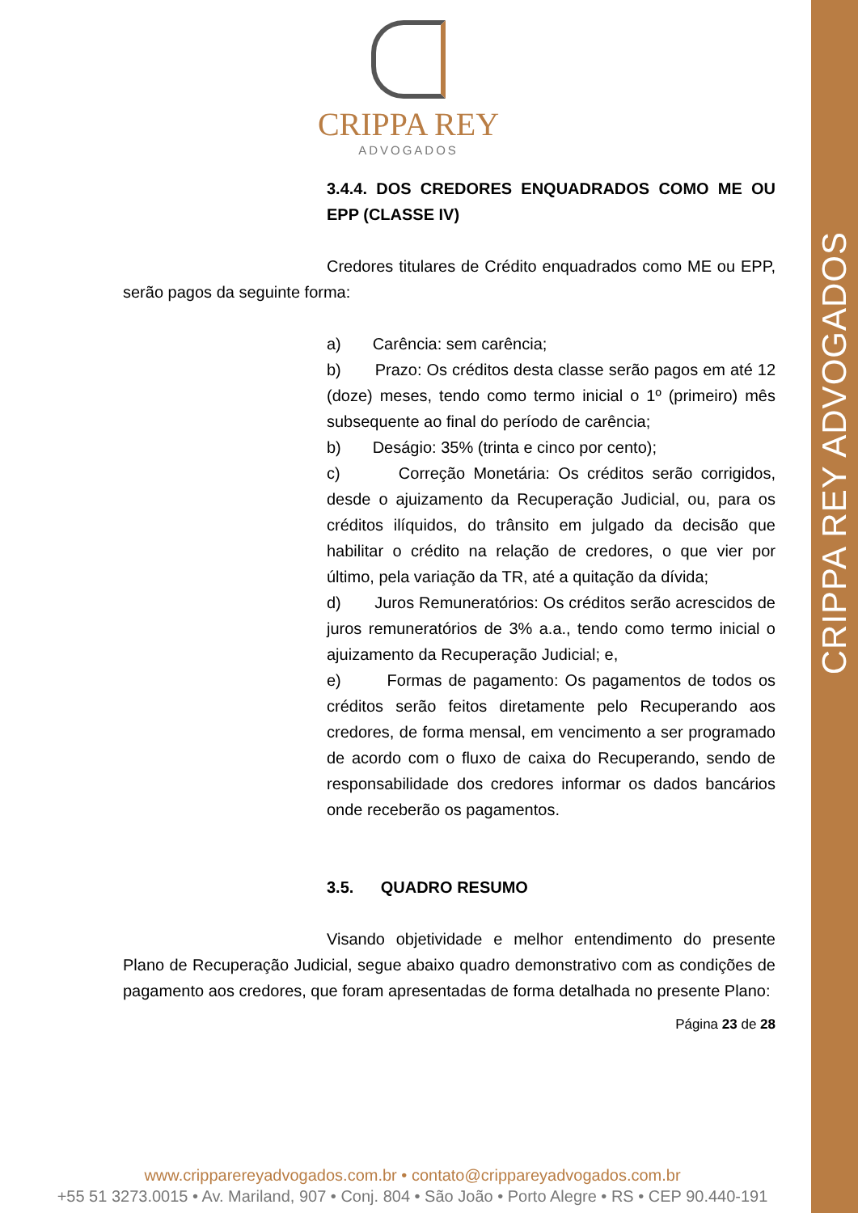CRIPPA REY ADVOGADOS
CRIPPA REY
ADVOGADOS
3.4.4. DOS CREDORES ENQUADRADOS COMO ME OU EPP (CLASSE IV)
Credores titulares de Crédito enquadrados como ME ou EPP, serão pagos da seguinte forma:
a) Carência: sem carência;
b) Prazo: Os créditos desta classe serão pagos em até 12 (doze) meses, tendo como termo inicial o 1º (primeiro) mês subsequente ao final do período de carência;
b) Deságio: 35% (trinta e cinco por cento);
c) Correção Monetária: Os créditos serão corrigidos, desde o ajuizamento da Recuperação Judicial, ou, para os créditos ilíquidos, do trânsito em julgado da decisão que habilitar o crédito na relação de credores, o que vier por último, pela variação da TR, até a quitação da dívida;
d) Juros Remuneratórios: Os créditos serão acrescidos de juros remuneratórios de 3% a.a., tendo como termo inicial o ajuizamento da Recuperação Judicial; e,
e) Formas de pagamento: Os pagamentos de todos os créditos serão feitos diretamente pelo Recuperando aos credores, de forma mensal, em vencimento a ser programado de acordo com o fluxo de caixa do Recuperando, sendo de responsabilidade dos credores informar os dados bancários onde receberão os pagamentos.
3.5. QUADRO RESUMO
Visando objetividade e melhor entendimento do presente Plano de Recuperação Judicial, segue abaixo quadro demonstrativo com as condições de pagamento aos credores, que foram apresentadas de forma detalhada no presente Plano:
Página 23 de 28
www.cripparereyadvogados.com.br • contato@crippareyadvogados.com.br
+55 51 3273.0015 • Av. Mariland, 907 • Conj. 804 • São João • Porto Alegre • RS • CEP 90.440-191